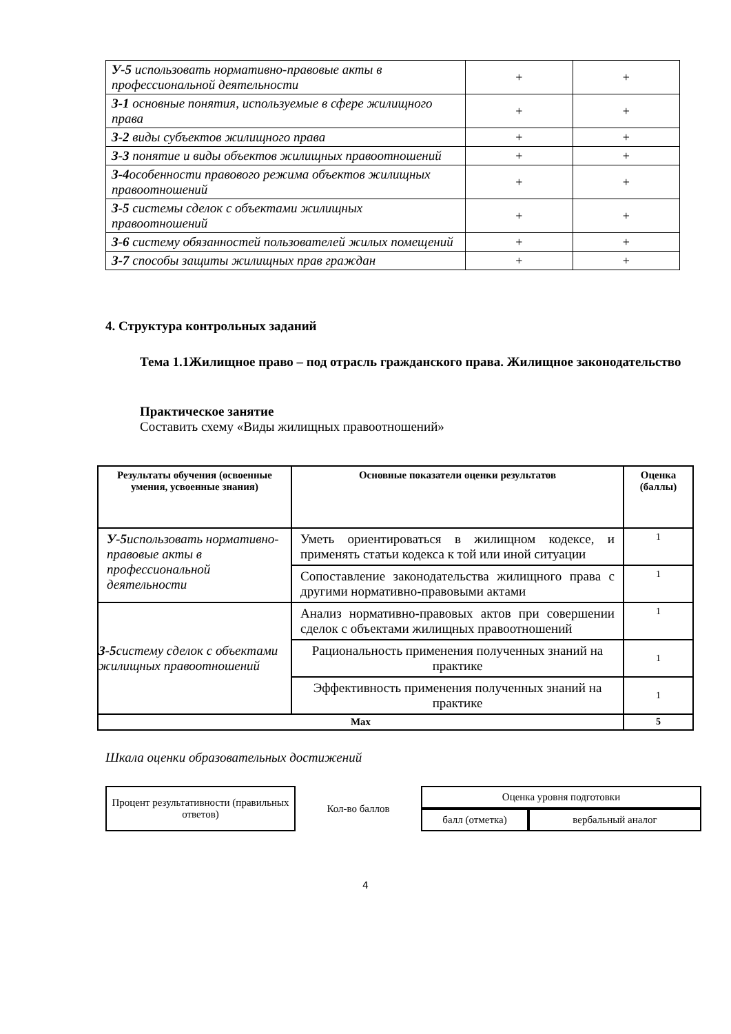| У-5 использовать нормативно-правовые акты в профессиональной деятельности | + | + |
| З-1 основные понятия, используемые в сфере жилищного права | + | + |
| З-2 виды субъектов жилищного права | + | + |
| З-3 понятие и виды объектов жилищных правоотношений | + | + |
| З-4 особенности правового режима объектов жилищных правоотношений | + | + |
| З-5 системы сделок с объектами жилищных правоотношений | + | + |
| З-6 систему обязанностей пользователей жилых помещений | + | + |
| З-7 способы защиты жилищных прав граждан | + | + |
4. Структура контрольных заданий
Тема 1.1Жилищное право – под отрасль гражданского права. Жилищное законодательство
Практическое занятие
Составить схему «Виды жилищных правоотношений»
| Результаты обучения (освоенные умения, усвоенные знания) | Основные показатели оценки результатов | Оценка (баллы) |
| --- | --- | --- |
| У-5 использовать нормативно-правовые акты в профессиональной деятельности | Уметь ориентироваться в жилищном кодексе, и применять статьи кодекса к той или иной ситуации | 1 |
| | Сопоставление законодательства жилищного права с другими нормативно-правовыми актами | 1 |
| З-5 систему сделок с объектами жилищных правоотношений | Анализ нормативно-правовых актов при совершении сделок с объектами жилищных правоотношений | 1 |
| | Рациональность применения полученных знаний на практике | 1 |
| | Эффективность применения полученных знаний на практике | 1 |
| Max | | 5 |
Шкала оценки образовательных достижений
| Процент результативности (правильных ответов) | Кол-во баллов | Оценка уровня подготовки | |
| | | балл (отметка) | вербальный аналог |
4